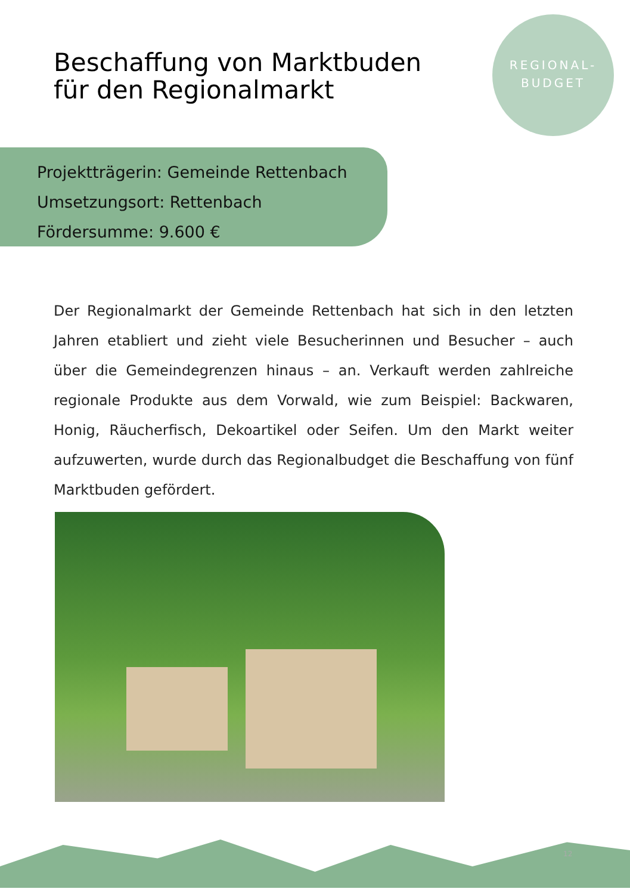Beschaffung von Marktbuden
für den Regionalmarkt
REGIONAL-
BUDGET
Projektträgerin: Gemeinde Rettenbach
Umsetzungsort: Rettenbach
Fördersumme: 9.600 €
Der Regionalmarkt der Gemeinde Rettenbach hat sich in den letzten Jahren etabliert und zieht viele Besucherinnen und Besucher – auch über die Gemeindegrenzen hinaus – an. Verkauft werden zahlreiche regionale Produkte aus dem Vorwald, wie zum Beispiel: Backwaren, Honig, Räucherfisch, Dekoartikel oder Seifen. Um den Markt weiter aufzuwerten, wurde durch das Regionalbudget die Beschaffung von fünf Marktbuden gefördert.
12